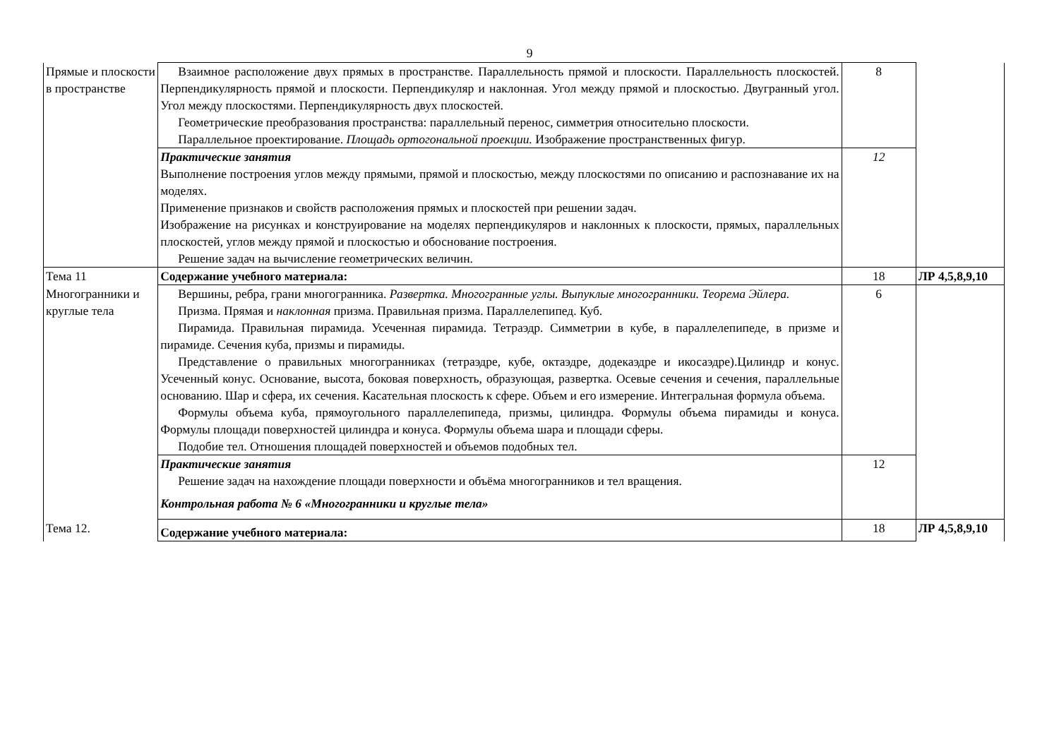9
| Прямые и плоскости в пространстве | Взаимное расположение двух прямых в пространстве. Параллельность прямой и плоскости. Параллельность плоскостей. Перпендикулярность прямой и плоскости. Перпендикуляр и наклонная. Угол между прямой и плоскостью. Двугранный угол. Угол между плоскостями. Перпендикулярность двух плоскостей. Геометрические преобразования пространства: параллельный перенос, симметрия относительно плоскости. Параллельное проектирование. Площадь ортогональной проекции. Изображение пространственных фигур. | 8 | |
| | Практические занятия Выполнение построения углов между прямыми, прямой и плоскостью, между плоскостями по описанию и распознавание их на моделях. Применение признаков и свойств расположения прямых и плоскостей при решении задач. Изображение на рисунках и конструирование на моделях перпендикуляров и наклонных к плоскости, прямых, параллельных плоскостей, углов между прямой и плоскостью и обоснование построения. Решение задач на вычисление геометрических величин. | 12 | |
| Тема 11 | Содержание учебного материала: | 18 | ЛР 4,5,8,9,10 |
| Многогранники и круглые тела | Вершины, ребра, грани многогранника. Развертка. Многогранные углы. Выпуклые многогранники. Теорема Эйлера. Призма. Прямая и наклонная призма. Правильная призма. Параллелепипед. Куб. Пирамида. Правильная пирамида. Усеченная пирамида. Тетраэдр. Симметрии в кубе, в параллелепипеде, в призме и пирамиде. Сечения куба, призмы и пирамиды. Представление о правильных многогранниках (тетраэдре, кубе, октаэдре, додекаэдре и икосаэдре).Цилиндр и конус. Усеченный конус. Основание, высота, боковая поверхность, образующая, развертка. Осевые сечения и сечения, параллельные основанию. Шар и сфера, их сечения. Касательная плоскость к сфере. Объем и его измерение. Интегральная формула объема. Формулы объема куба, прямоугольного параллелепипеда, призмы, цилиндра. Формулы объема пирамиды и конуса. Формулы площади поверхностей цилиндра и конуса. Формулы объема шара и площади сферы. Подобие тел. Отношения площадей поверхностей и объемов подобных тел. | 6 | |
| | Практические занятия Решение задач на нахождение площади поверхности и объёма многогранников и тел вращения. Контрольная работа № 6 «Многогранники и круглые тела» | 12 | |
| Тема 12. | Содержание учебного материала: | 18 | ЛР 4,5,8,9,10 |